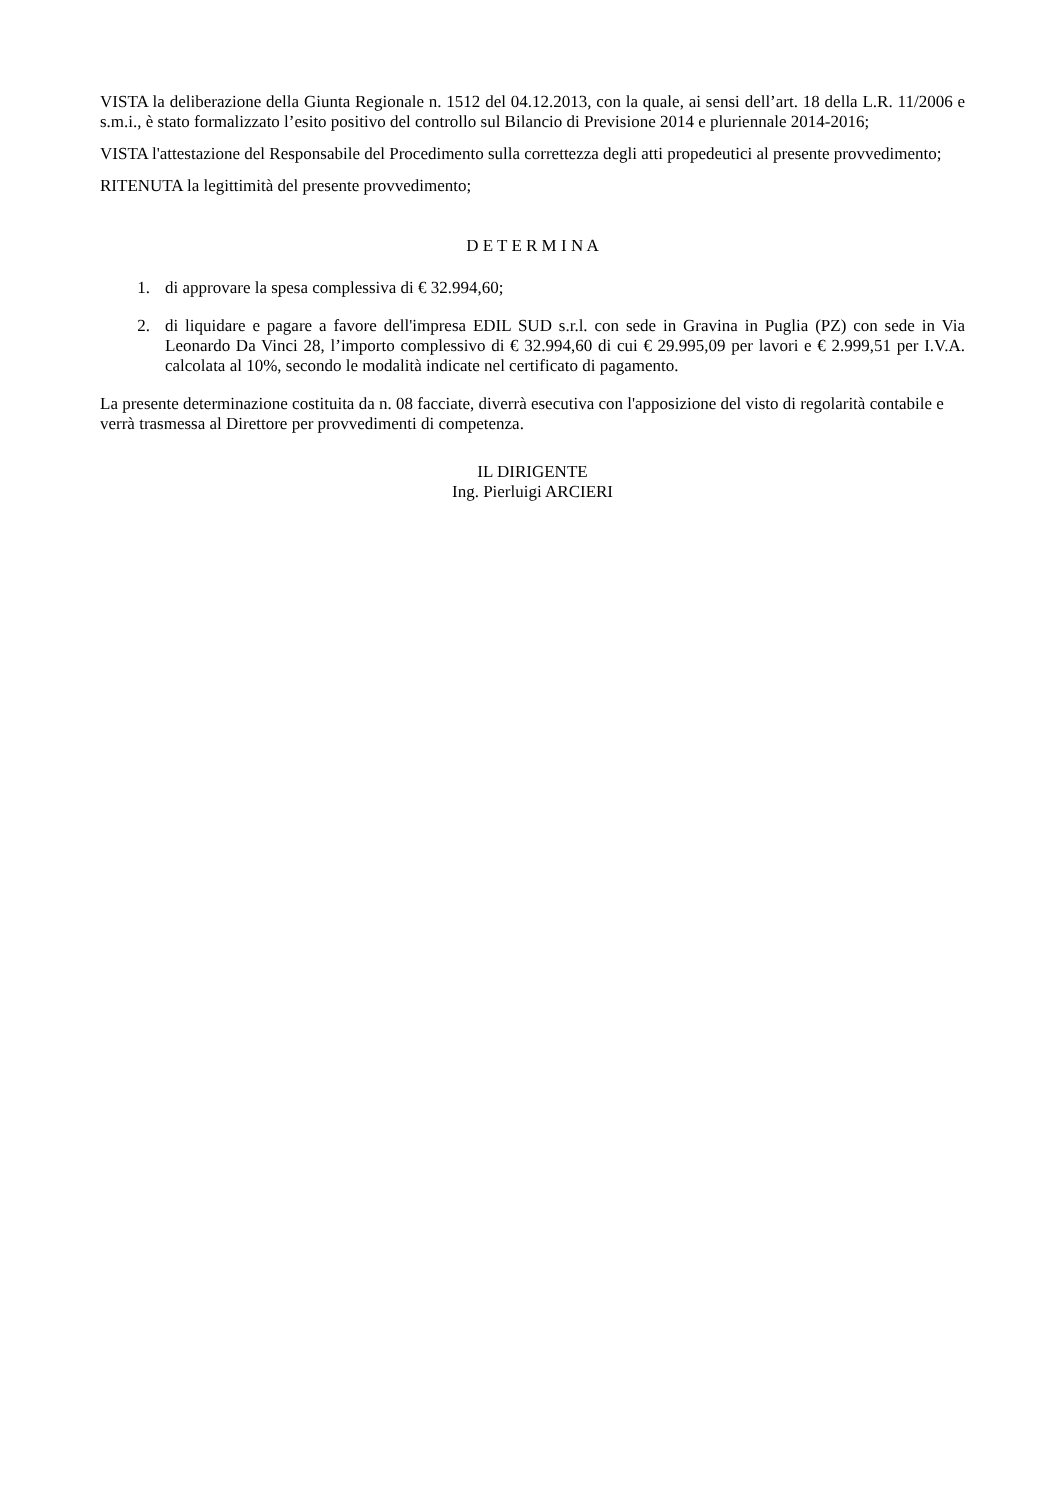VISTA la deliberazione della Giunta Regionale n. 1512 del 04.12.2013, con la quale, ai sensi dell’art. 18 della L.R. 11/2006 e s.m.i., è stato formalizzato l’esito positivo del controllo sul Bilancio di Previsione 2014 e pluriennale 2014-2016;
VISTA l'attestazione del Responsabile del Procedimento sulla correttezza degli atti propedeutici al presente provvedimento;
RITENUTA la legittimità del presente provvedimento;
D E T E R M I N A
1. di approvare la spesa complessiva di € 32.994,60;
2. di liquidare e pagare a favore dell'impresa EDIL SUD s.r.l. con sede in Gravina in Puglia (PZ) con sede in Via Leonardo Da Vinci 28, l’importo complessivo di € 32.994,60 di cui € 29.995,09 per lavori e € 2.999,51 per I.V.A. calcolata al 10%, secondo le modalità indicate nel certificato di pagamento.
La presente determinazione costituita da n. 08 facciate, diverrà esecutiva con l'apposizione del visto di regolarità contabile e verrà trasmessa al Direttore per provvedimenti di competenza.
IL DIRIGENTE
Ing. Pierluigi ARCIERI